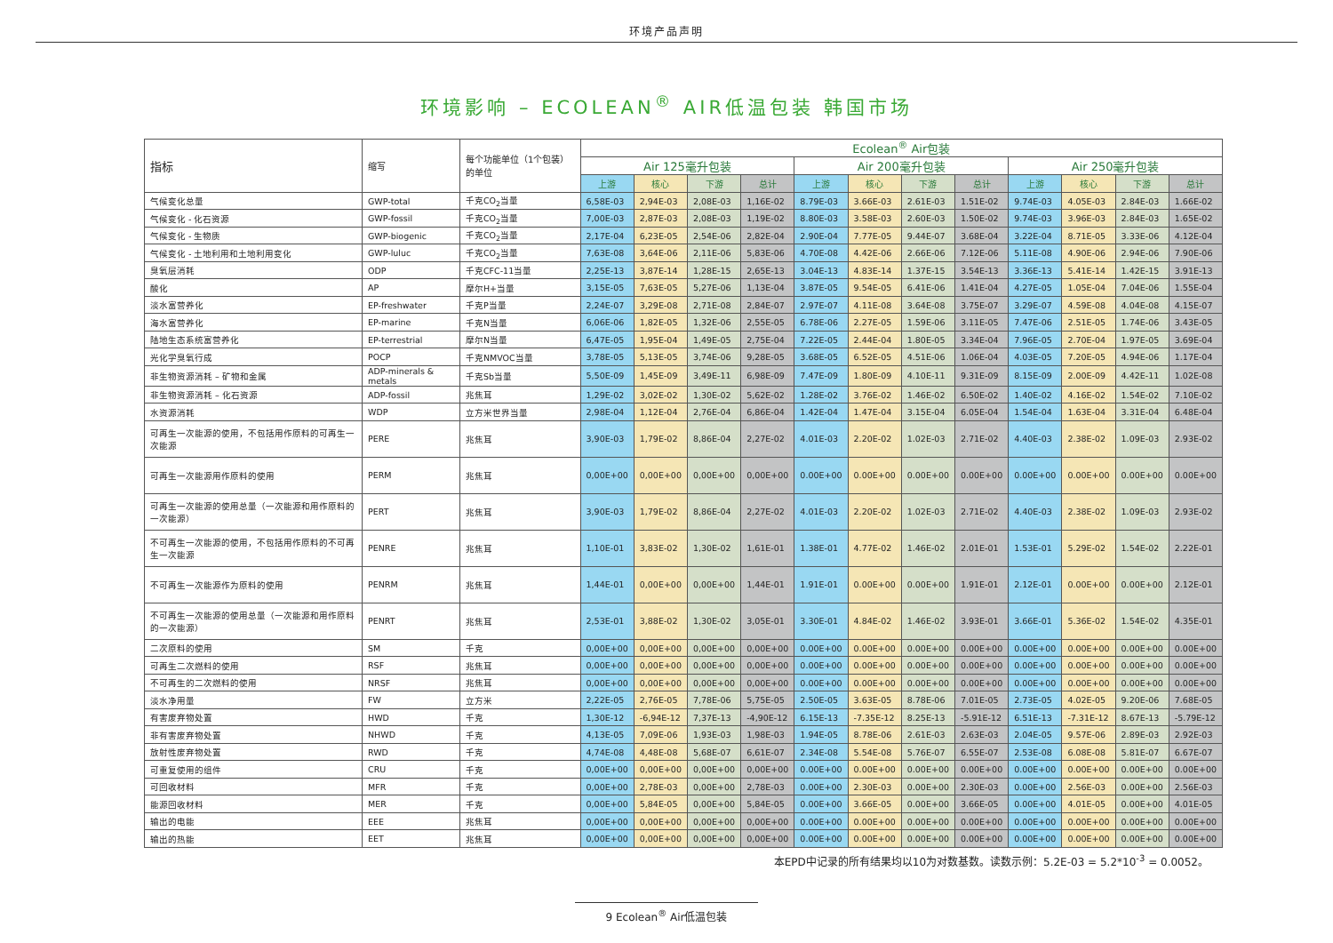环境产品声明
环境影响 – ECOLEAN<sup>®</sup> AIR低温包装 韩国市场
| 指标 | 缩写 | 每个功能单位（1个包装）的单位 | Ecolean<sup>®</sup> Air包装 | | | | | | | | | | | |
| --- | --- | --- | --- | --- | --- | --- | --- | --- | --- | --- | --- | --- | --- | --- |
| | | | Air 125毫升包装 | | | | Air 200毫升包装 | | | | Air 250毫升包装 | | | |
| | | | 上游 | 核心 | 下游 | 总计 | 上游 | 核心 | 下游 | 总计 | 上游 | 核心 | 下游 | 总计 |
| 气候变化总量 | GWP-total | 千克CO<sub>2</sub>当量 | 6,58E-03 | 2,94E-03 | 2,08E-03 | 1,16E-02 | 8.79E-03 | 3.66E-03 | 2.61E-03 | 1.51E-02 | 9.74E-03 | 4.05E-03 | 2.84E-03 | 1.66E-02 |
| 气候变化 - 化石资源 | GWP-fossil | 千克CO<sub>2</sub>当量 | 7,00E-03 | 2,87E-03 | 2,08E-03 | 1,19E-02 | 8.80E-03 | 3.58E-03 | 2.60E-03 | 1.50E-02 | 9.74E-03 | 3.96E-03 | 2.84E-03 | 1.65E-02 |
| 气候变化 - 生物质 | GWP-biogenic | 千克CO<sub>2</sub>当量 | 2,17E-04 | 6,23E-05 | 2,54E-06 | 2,82E-04 | 2.90E-04 | 7.77E-05 | 9.44E-07 | 3.68E-04 | 3.22E-04 | 8.71E-05 | 3.33E-06 | 4.12E-04 |
| 气候变化 - 土地利用和土地利用变化 | GWP-luluc | 千克CO<sub>2</sub>当量 | 7,63E-08 | 3,64E-06 | 2,11E-06 | 5,83E-06 | 4.70E-08 | 4.42E-06 | 2.66E-06 | 7.12E-06 | 5.11E-08 | 4.90E-06 | 2.94E-06 | 7.90E-06 |
| 臭氧层消耗 | ODP | 千克CFC-11当量 | 2,25E-13 | 3,87E-14 | 1,28E-15 | 2,65E-13 | 3.04E-13 | 4.83E-14 | 1.37E-15 | 3.54E-13 | 3.36E-13 | 5.41E-14 | 1.42E-15 | 3.91E-13 |
| 酸化 | AP | 摩尔H+当量 | 3,15E-05 | 7,63E-05 | 5,27E-06 | 1,13E-04 | 3.87E-05 | 9.54E-05 | 6.41E-06 | 1.41E-04 | 4.27E-05 | 1.05E-04 | 7.04E-06 | 1.55E-04 |
| 淡水富营养化 | EP-freshwater | 千克P当量 | 2,24E-07 | 3,29E-08 | 2,71E-08 | 2,84E-07 | 2.97E-07 | 4.11E-08 | 3.64E-08 | 3.75E-07 | 3.29E-07 | 4.59E-08 | 4.04E-08 | 4.15E-07 |
| 海水富营养化 | EP-marine | 千克N当量 | 6,06E-06 | 1,82E-05 | 1,32E-06 | 2,55E-05 | 6.78E-06 | 2.27E-05 | 1.59E-06 | 3.11E-05 | 7.47E-06 | 2.51E-05 | 1.74E-06 | 3.43E-05 |
| 陆地生态系统富营养化 | EP-terrestrial | 摩尔N当量 | 6,47E-05 | 1,95E-04 | 1,49E-05 | 2,75E-04 | 7.22E-05 | 2.44E-04 | 1.80E-05 | 3.34E-04 | 7.96E-05 | 2.70E-04 | 1.97E-05 | 3.69E-04 |
| 光化学臭氧行成 | POCP | 千克NMVOC当量 | 3,78E-05 | 5,13E-05 | 3,74E-06 | 9,28E-05 | 3.68E-05 | 6.52E-05 | 4.51E-06 | 1.06E-04 | 4.03E-05 | 7.20E-05 | 4.94E-06 | 1.17E-04 |
| 非生物资源消耗 – 矿物和金属 | ADP-minerals & metals | 千克Sb当量 | 5,50E-09 | 1,45E-09 | 3,49E-11 | 6,98E-09 | 7.47E-09 | 1.80E-09 | 4.10E-11 | 9.31E-09 | 8.15E-09 | 2.00E-09 | 4.42E-11 | 1.02E-08 |
| 非生物资源消耗 – 化石资源 | ADP-fossil | 兆焦耳 | 1,29E-02 | 3,02E-02 | 1,30E-02 | 5,62E-02 | 1.28E-02 | 3.76E-02 | 1.46E-02 | 6.50E-02 | 1.40E-02 | 4.16E-02 | 1.54E-02 | 7.10E-02 |
| 水资源消耗 | WDP | 立方米世界当量 | 2,98E-04 | 1,12E-04 | 2,76E-04 | 6,86E-04 | 1.42E-04 | 1.47E-04 | 3.15E-04 | 6.05E-04 | 1.54E-04 | 1.63E-04 | 3.31E-04 | 6.48E-04 |
| 可再生一次能源的使用，不包括用作原料的可再生一次能源 | PERE | 兆焦耳 | 3,90E-03 | 1,79E-02 | 8,86E-04 | 2,27E-02 | 4.01E-03 | 2.20E-02 | 1.02E-03 | 2.71E-02 | 4.40E-03 | 2.38E-02 | 1.09E-03 | 2.93E-02 |
| 可再生一次能源用作原料的使用 | PERM | 兆焦耳 | 0,00E+00 | 0,00E+00 | 0,00E+00 | 0,00E+00 | 0.00E+00 | 0.00E+00 | 0.00E+00 | 0.00E+00 | 0.00E+00 | 0.00E+00 | 0.00E+00 | 0.00E+00 |
| 可再生一次能源的使用总量（一次能源和用作原料的一次能源） | PERT | 兆焦耳 | 3,90E-03 | 1,79E-02 | 8,86E-04 | 2,27E-02 | 4.01E-03 | 2.20E-02 | 1.02E-03 | 2.71E-02 | 4.40E-03 | 2.38E-02 | 1.09E-03 | 2.93E-02 |
| 不可再生一次能源的使用，不包括用作原料的不可再生一次能源 | PENRE | 兆焦耳 | 1,10E-01 | 3,83E-02 | 1,30E-02 | 1,61E-01 | 1.38E-01 | 4.77E-02 | 1.46E-02 | 2.01E-01 | 1.53E-01 | 5.29E-02 | 1.54E-02 | 2.22E-01 |
| 不可再生一次能源作为原料的使用 | PENRM | 兆焦耳 | 1,44E-01 | 0,00E+00 | 0,00E+00 | 1,44E-01 | 1.91E-01 | 0.00E+00 | 0.00E+00 | 1.91E-01 | 2.12E-01 | 0.00E+00 | 0.00E+00 | 2.12E-01 |
| 不可再生一次能源的使用总量（一次能源和用作原料的一次能源） | PENRT | 兆焦耳 | 2,53E-01 | 3,88E-02 | 1,30E-02 | 3,05E-01 | 3.30E-01 | 4.84E-02 | 1.46E-02 | 3.93E-01 | 3.66E-01 | 5.36E-02 | 1.54E-02 | 4.35E-01 |
| 二次原料的使用 | SM | 千克 | 0,00E+00 | 0,00E+00 | 0,00E+00 | 0,00E+00 | 0.00E+00 | 0.00E+00 | 0.00E+00 | 0.00E+00 | 0.00E+00 | 0.00E+00 | 0.00E+00 | 0.00E+00 |
| 可再生二次燃料的使用 | RSF | 兆焦耳 | 0,00E+00 | 0,00E+00 | 0,00E+00 | 0,00E+00 | 0.00E+00 | 0.00E+00 | 0.00E+00 | 0.00E+00 | 0.00E+00 | 0.00E+00 | 0.00E+00 | 0.00E+00 |
| 不可再生的二次燃料的使用 | NRSF | 兆焦耳 | 0,00E+00 | 0,00E+00 | 0,00E+00 | 0,00E+00 | 0.00E+00 | 0.00E+00 | 0.00E+00 | 0.00E+00 | 0.00E+00 | 0.00E+00 | 0.00E+00 | 0.00E+00 |
| 淡水净用量 | FW | 立方米 | 2,22E-05 | 2,76E-05 | 7,78E-06 | 5,75E-05 | 2.50E-05 | 3.63E-05 | 8.78E-06 | 7.01E-05 | 2.73E-05 | 4.02E-05 | 9.20E-06 | 7.68E-05 |
| 有害废弃物处置 | HWD | 千克 | 1,30E-12 | -6,94E-12 | 7,37E-13 | -4,90E-12 | 6.15E-13 | -7.35E-12 | 8.25E-13 | -5.91E-12 | 6.51E-13 | -7.31E-12 | 8.67E-13 | -5.79E-12 |
| 非有害废弃物处置 | NHWD | 千克 | 4,13E-05 | 7,09E-06 | 1,93E-03 | 1,98E-03 | 1.94E-05 | 8.78E-06 | 2.61E-03 | 2.63E-03 | 2.04E-05 | 9.57E-06 | 2.89E-03 | 2.92E-03 |
| 放射性废弃物处置 | RWD | 千克 | 4,74E-08 | 4,48E-08 | 5,68E-07 | 6,61E-07 | 2.34E-08 | 5.54E-08 | 5.76E-07 | 6.55E-07 | 2.53E-08 | 6.08E-08 | 5.81E-07 | 6.67E-07 |
| 可重复使用的组件 | CRU | 千克 | 0,00E+00 | 0,00E+00 | 0,00E+00 | 0,00E+00 | 0.00E+00 | 0.00E+00 | 0.00E+00 | 0.00E+00 | 0.00E+00 | 0.00E+00 | 0.00E+00 | 0.00E+00 |
| 可回收材料 | MFR | 千克 | 0,00E+00 | 2,78E-03 | 0,00E+00 | 2,78E-03 | 0.00E+00 | 2.30E-03 | 0.00E+00 | 2.30E-03 | 0.00E+00 | 2.56E-03 | 0.00E+00 | 2.56E-03 |
| 能源回收材料 | MER | 千克 | 0,00E+00 | 5,84E-05 | 0,00E+00 | 5,84E-05 | 0.00E+00 | 3.66E-05 | 0.00E+00 | 3.66E-05 | 0.00E+00 | 4.01E-05 | 0.00E+00 | 4.01E-05 |
| 输出的电能 | EEE | 兆焦耳 | 0,00E+00 | 0,00E+00 | 0,00E+00 | 0,00E+00 | 0.00E+00 | 0.00E+00 | 0.00E+00 | 0.00E+00 | 0.00E+00 | 0.00E+00 | 0.00E+00 | 0.00E+00 |
| 输出的热能 | EET | 兆焦耳 | 0,00E+00 | 0,00E+00 | 0,00E+00 | 0,00E+00 | 0.00E+00 | 0.00E+00 | 0.00E+00 | 0.00E+00 | 0.00E+00 | 0.00E+00 | 0.00E+00 | 0.00E+00 |
本EPD中记录的所有结果均以10为对数基数。读数示例：5.2E-03 = 5.2*10<sup>-3</sup> = 0.0052。
9 Ecolean<sup>®</sup> Air低温包装